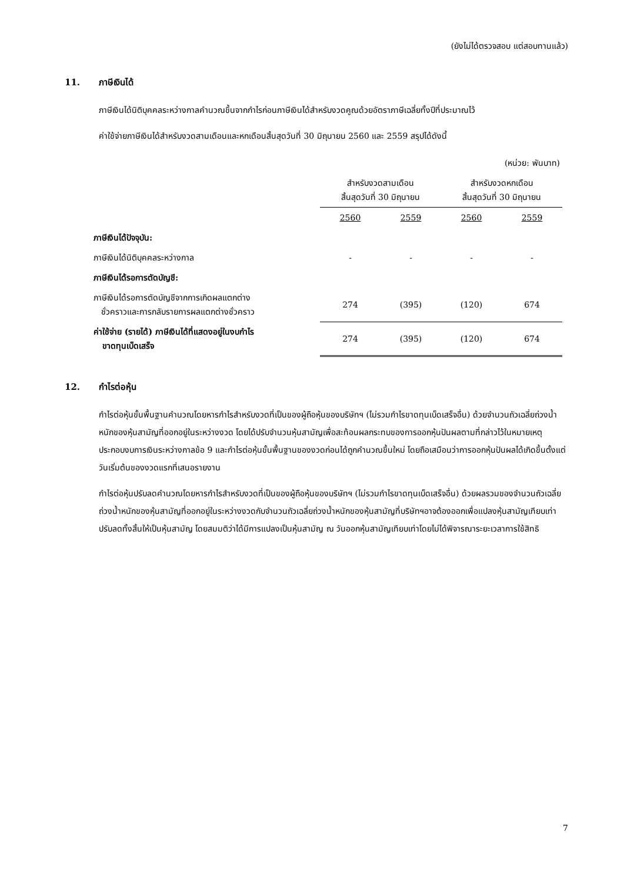(ยังไม่ได้ตรวจสอบ แต่สอบทานแล้ว)
11. ภาษีเงินได้
ภาษีเงินได้นิติบุคคลระหว่างกาลคำนวณขึ้นจากกำไรก่อนภาษีเงินได้สำหรับงวดคูณด้วยอัตราภาษีเฉลี่ยทั้งปีที่ประมาณไว้
ค่าใช้จ่ายภาษีเงินได้สำหรับงวดสามเดือนและหกเดือนสิ้นสุดวันที่ 30 มิถุนายน 2560 และ 2559 สรุปได้ดังนี้
| | (หน่วย: พันบาท) | | | |
| | สำหรับงวดสามเดือน สิ้นสุดวันที่ 30 มิถุนายน | | สำหรับงวดหกเดือน สิ้นสุดวันที่ 30 มิถุนายน | |
| | 2560 | 2559 | 2560 | 2559 |
| ภาษีเงินได้ปัจจุบัน: | | | | |
| ภาษีเงินได้นิติบุคคลระหว่างกาล | - | - | - | - |
| ภาษีเงินได้รอการตัดบัญชี: | | | | |
| ภาษีเงินได้รอการตัดบัญชีจากการเกิดผลแตกต่าง ชั่วคราวและการกลับรายการผลแตกต่างชั่วคราว | 274 | (395) | (120) | 674 |
| ค่าใช้จ่าย (รายได้) ภาษีเงินได้ที่แสดงอยู่ในงบกำไร ขาดทุนเบ็ดเสร็จ | 274 | (395) | (120) | 674 |
12. กำไรต่อหุ้น
กำไรต่อหุ้นขั้นพื้นฐานคำนวณโดยหารกำไรสำหรับงวดที่เป็นของผู้ถือหุ้นของบริษัทฯ (ไม่รวมกำไรขาดทุนเบ็ดเสร็จอื่น) ด้วยจำนวนถัวเฉลี่ยถ่วงน้ำหนักของหุ้นสามัญที่ออกอยู่ในระหว่างงวด โดยได้ปรับจำนวนหุ้นสามัญเพื่อสะท้อนผลกระทบของการออกหุ้นปันผลตามที่กล่าวไว้ในหมายเหตุประกอบงบการเงินระหว่างกาลข้อ 9 และกำไรต่อหุ้นขั้นพื้นฐานของงวดก่อนได้ถูกคำนวณขึ้นใหม่ โดยถือเสมือนว่าการออกหุ้นปันผลได้เกิดขึ้นตั้งแต่วันเริ่มต้นของงวดแรกที่เสนอรายงาน
กำไรต่อหุ้นปรับลดคำนวณโดยหารกำไรสำหรับงวดที่เป็นของผู้ถือหุ้นของบริษัทฯ (ไม่รวมกำไรขาดทุนเบ็ดเสร็จอื่น) ด้วยผลรวมของจำนวนถัวเฉลี่ยถ่วงน้ำหนักของหุ้นสามัญที่ออกอยู่ในระหว่างงวดกับจำนวนถัวเฉลี่ยถ่วงน้ำหนักของหุ้นสามัญที่บริษัทฯอาจต้องออกเพื่อแปลงหุ้นสามัญเทียบเท่าปรับลดทั้งสิ้นให้เป็นหุ้นสามัญ โดยสมมติว่าได้มีการแปลงเป็นหุ้นสามัญ ณ วันออกหุ้นสามัญเทียบเท่าโดยไม่ได้พิจารณาระยะเวลาการใช้สิทธิ
7